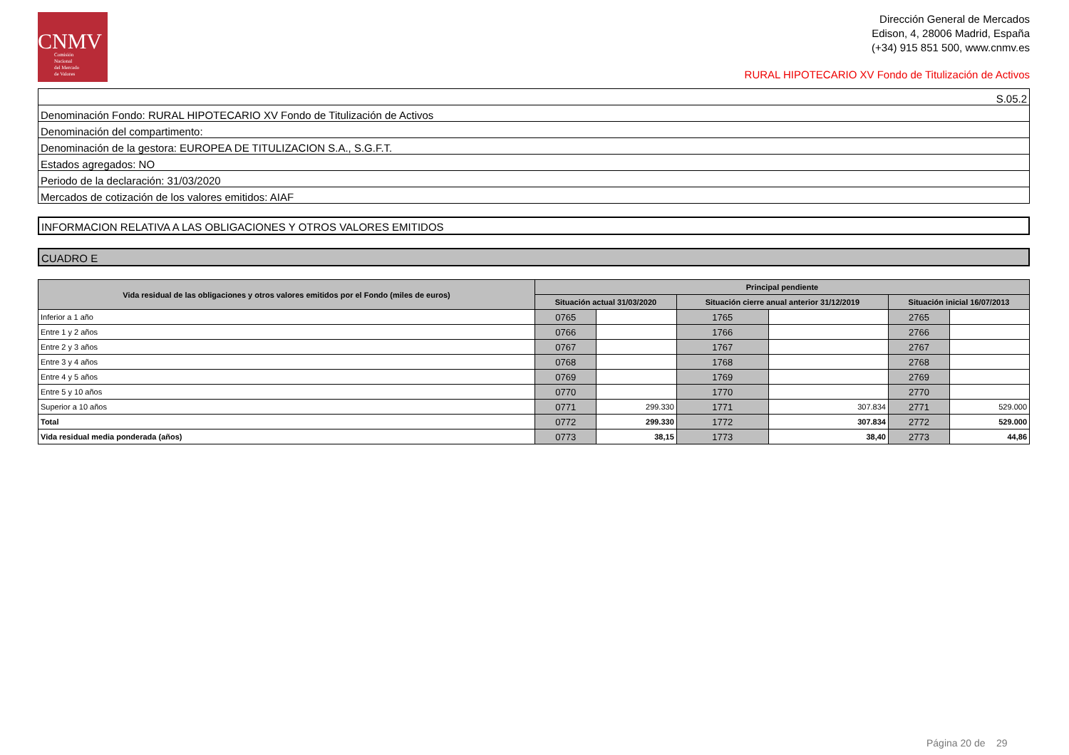CNMV
Comisión
Nacional
del Mercado
de Valores
Dirección General de Mercados
Edison, 4, 28006 Madrid, España
(+34) 915 851 500, www.cnmv.es
RURAL HIPOTECARIO XV Fondo de Titulización de Activos
| S.05.2 |
| Denominación Fondo: RURAL HIPOTECARIO XV Fondo de Titulización de Activos |
| Denominación del compartimento: |
| Denominación de la gestora: EUROPEA DE TITULIZACION S.A., S.G.F.T. |
| Estados agregados: NO |
| Periodo de la declaración: 31/03/2020 |
| Mercados de cotización de los valores emitidos: AIAF |
INFORMACION RELATIVA A LAS OBLIGACIONES Y OTROS VALORES EMITIDOS
CUADRO E
| Vida residual de las obligaciones y otros valores emitidos por el Fondo (miles de euros) | Principal pendiente | | | | | |
| --- | --- | --- | --- | --- | --- | --- |
| | Situación actual 31/03/2020 | | Situación cierre anual anterior 31/12/2019 | | Situación inicial 16/07/2013 | |
| Inferior a 1 año | 0765 | | 1765 | | 2765 | |
| Entre 1 y 2 años | 0766 | | 1766 | | 2766 | |
| Entre 2 y 3 años | 0767 | | 1767 | | 2767 | |
| Entre 3 y 4 años | 0768 | | 1768 | | 2768 | |
| Entre 4 y 5 años | 0769 | | 1769 | | 2769 | |
| Entre 5 y 10 años | 0770 | | 1770 | | 2770 | |
| Superior a 10 años | 0771 | 299.330 | 1771 | 307.834 | 2771 | 529.000 |
| Total | 0772 | 299.330 | 1772 | 307.834 | 2772 | 529.000 |
| Vida residual media ponderada (años) | 0773 | 38,15 | 1773 | 38,40 | 2773 | 44,86 |
Página 20 de 29